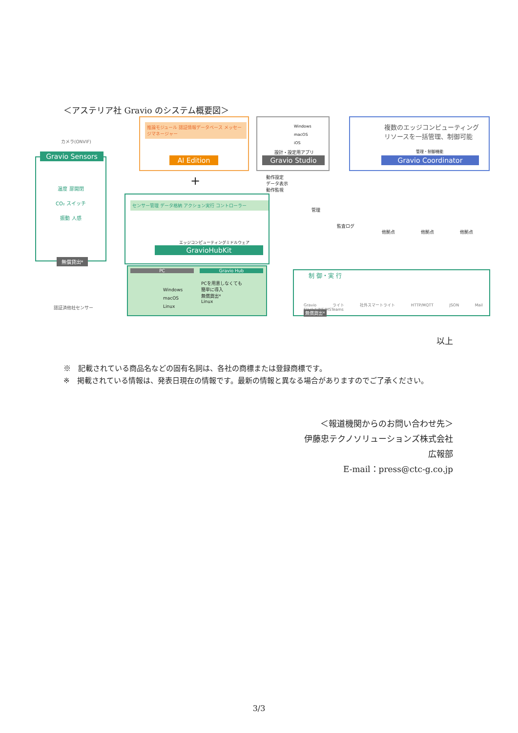＜アステリア社 Gravio のシステム概要図＞
カメラ(ONVIF)
Gravio Sensors
温度 扉開閉
CO₂ スイッチ
振動 人感
無償貸出*
推論モジュール 認証情報データベース メッセージマネージャー
AI Edition
Windows
macOS
iOS
設計・設定用アプリ
Gravio Studio
複数のエッジコンピューティング
リソースを一括管理、制御可能
管理・制御機能
Gravio Coordinator
動作設定
データ表示
動作監視
+
管理
監査ログ
他拠点 他拠点 他拠点
センサー管理 データ格納 アクション実行 コントローラー
エッジコンピューティングミドルウェア
GravioHubKit
PC Gravio Hub
Windows
macOS
Linux
PCを用意しなくても
簡単に導入
無償貸出*
Linux
認証済他社センサー
制 御・実 行
Gravio ライト 社外スマートライト HTTP/MQTT JSON Mail Slack/LINE/MSTeams
無償貸出*
以上
※　記載されている商品名などの固有名詞は、各社の商標または登録商標です。
※　掲載されている情報は、発表日現在の情報です。最新の情報と異なる場合がありますのでご了承ください。
＜報道機関からのお問い合わせ先＞
伊藤忠テクノソリューションズ株式会社
広報部
E-mail：press@ctc-g.co.jp
3/3